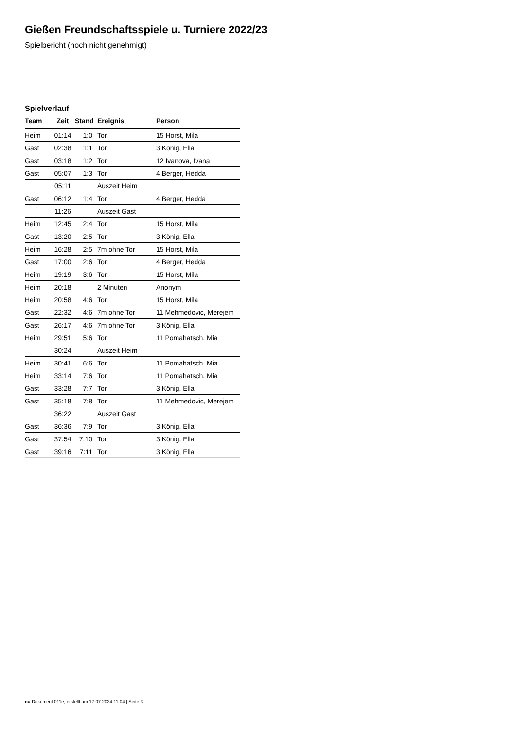Gießen Freundschaftsspiele u. Turniere 2022/23
Spielbericht (noch nicht genehmigt)
Spielverlauf
| Team | Zeit | Stand | Ereignis | Person |
| --- | --- | --- | --- | --- |
| Heim | 01:14 | 1:0 | Tor | 15 Horst, Mila |
| Gast | 02:38 | 1:1 | Tor | 3 König, Ella |
| Gast | 03:18 | 1:2 | Tor | 12 Ivanova, Ivana |
| Gast | 05:07 | 1:3 | Tor | 4 Berger, Hedda |
| | 05:11 | | Auszeit Heim | |
| Gast | 06:12 | 1:4 | Tor | 4 Berger, Hedda |
| | 11:26 | | Auszeit Gast | |
| Heim | 12:45 | 2:4 | Tor | 15 Horst, Mila |
| Gast | 13:20 | 2:5 | Tor | 3 König, Ella |
| Heim | 16:28 | 2:5 | 7m ohne Tor | 15 Horst, Mila |
| Gast | 17:00 | 2:6 | Tor | 4 Berger, Hedda |
| Heim | 19:19 | 3:6 | Tor | 15 Horst, Mila |
| Heim | 20:18 | | 2 Minuten | Anonym |
| Heim | 20:58 | 4:6 | Tor | 15 Horst, Mila |
| Gast | 22:32 | 4:6 | 7m ohne Tor | 11 Mehmedovic, Merejem |
| Gast | 26:17 | 4:6 | 7m ohne Tor | 3 König, Ella |
| Heim | 29:51 | 5:6 | Tor | 11 Pomahatsch, Mia |
| | 30:24 | | Auszeit Heim | |
| Heim | 30:41 | 6:6 | Tor | 11 Pomahatsch, Mia |
| Heim | 33:14 | 7:6 | Tor | 11 Pomahatsch, Mia |
| Gast | 33:28 | 7:7 | Tor | 3 König, Ella |
| Gast | 35:18 | 7:8 | Tor | 11 Mehmedovic, Merejem |
| | 36:22 | | Auszeit Gast | |
| Gast | 36:36 | 7:9 | Tor | 3 König, Ella |
| Gast | 37:54 | 7:10 | Tor | 3 König, Ella |
| Gast | 39:16 | 7:11 | Tor | 3 König, Ella |
nu.Dokument 011e, erstellt am 17.07.2024 11:04 | Seite 3